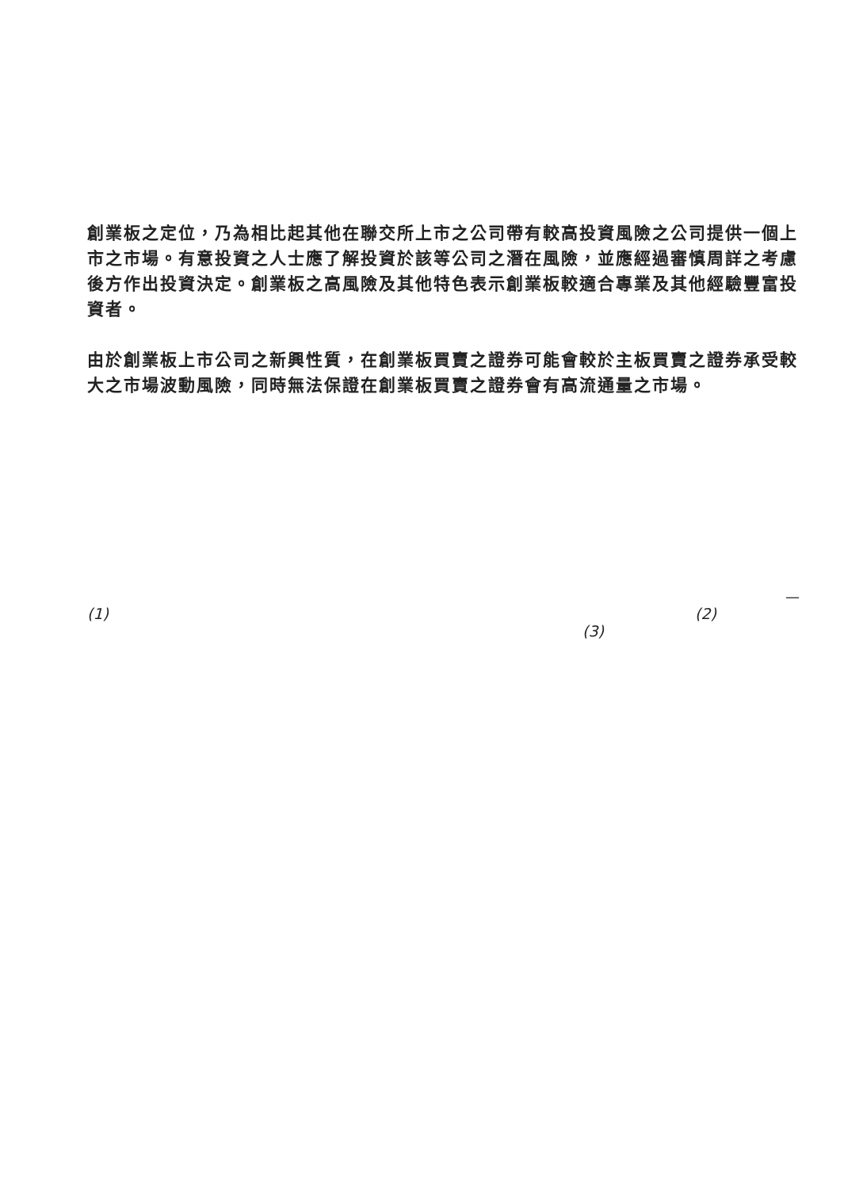創業板之定位，乃為相比起其他在聯交所上市之公司帶有較高投資風險之公司提供一個上市之市場。有意投資之人士應了解投資於該等公司之潛在風險，並應經過審慎周詳之考慮後方作出投資決定。創業板之高風險及其他特色表示創業板較適合專業及其他經驗豐富投資者。
由於創業板上市公司之新興性質，在創業板買賣之證券可能會較於主板買賣之證券承受較大之市場波動風險，同時無法保證在創業板買賣之證券會有高流通量之市場。
—
(1) (2)
(3)